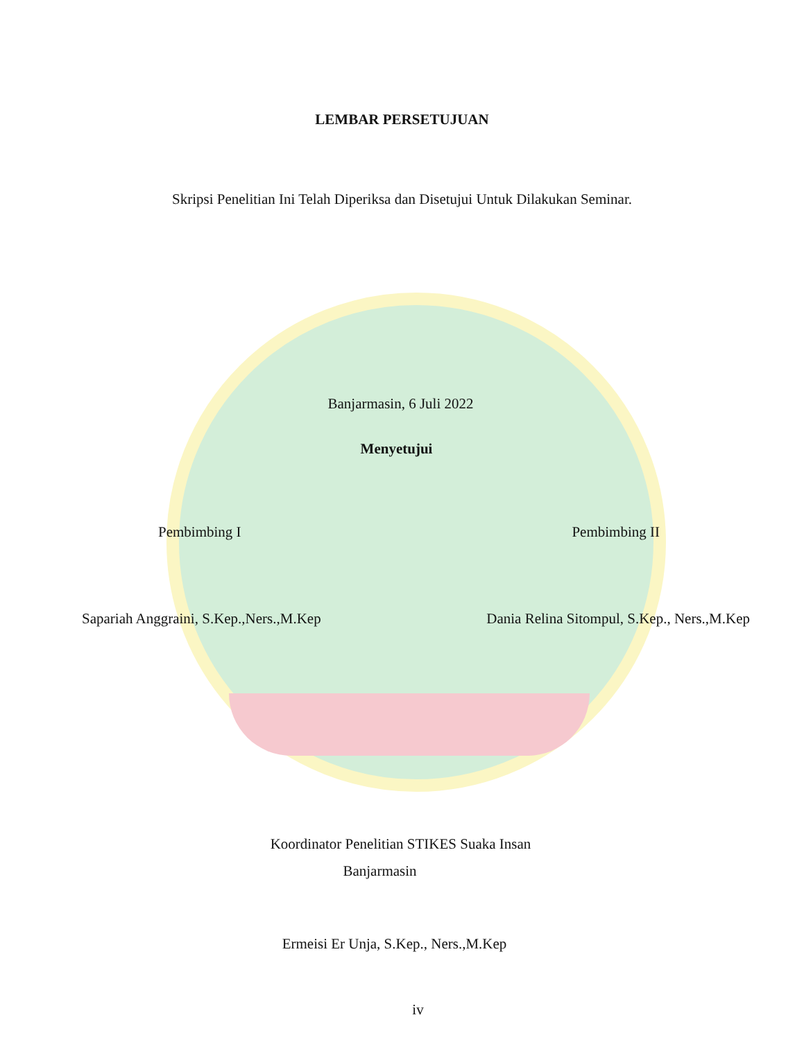LEMBAR PERSETUJUAN
Skripsi Penelitian Ini Telah Diperiksa dan Disetujui Untuk Dilakukan Seminar.
Banjarmasin, 6 Juli 2022
Menyetujui
Pembimbing I Pembimbing II
Sapariah Anggraini, S.Kep.,Ners.,M.Kep Dania Relina Sitompul, S.Kep., Ners.,M.Kep
Koordinator Penelitian STIKES Suaka Insan
Banjarmasin
Ermeisi Er Unja, S.Kep., Ners.,M.Kep
iv